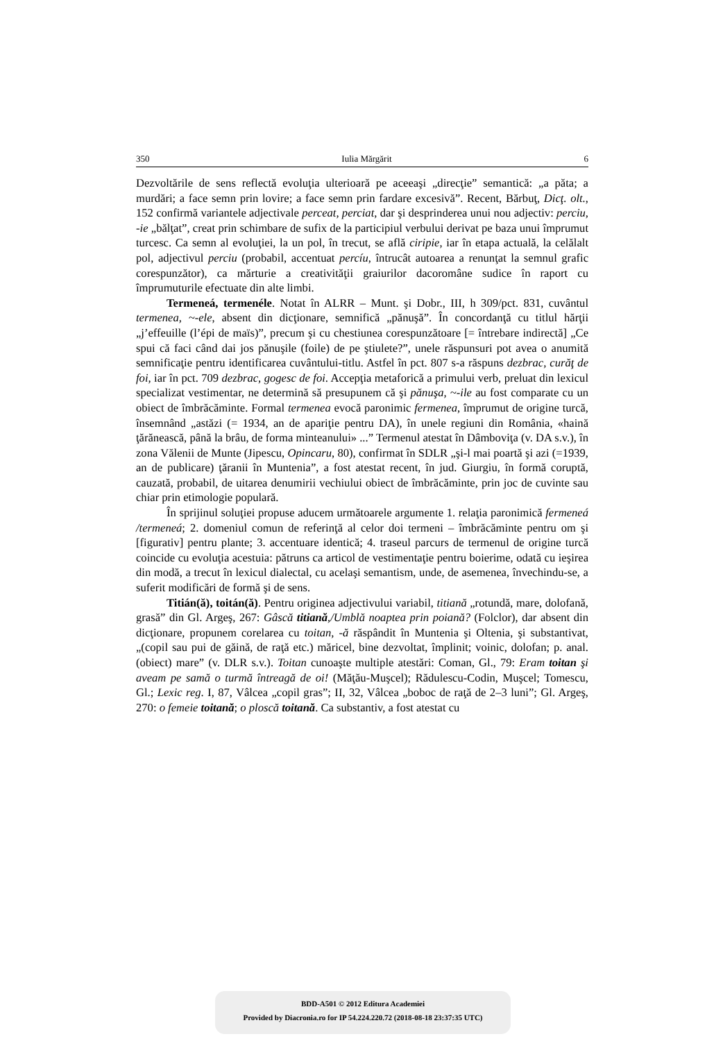350 Iulia Mărgărit 6
Dezvoltările de sens reflectă evoluţia ulterioară pe aceeaşi „direcţie” semantică: „a păta; a murdări; a face semn prin lovire; a face semn prin fardare excesivă”. Recent, Bărbuţ, Dicţ. olt., 152 confirmă variantele adjectivale perceat, perciat, dar şi desprinderea unui nou adjectiv: perciu, -ie „bălţat”, creat prin schimbare de sufix de la participiul verbului derivat pe baza unui împrumut turcesc. Ca semn al evoluţiei, la un pol, în trecut, se află ciripie, iar în etapa actuală, la celălalt pol, adjectivul perciu (probabil, accentuat percíu, întrucât autoarea a renunţat la semnul grafic corespunzător), ca mărturie a creativităţii graiurilor dacoromâne sudice în raport cu împrumuturile efectuate din alte limbi.
Termeneá, termenéle. Notat în ALRR – Munt. şi Dobr., III, h 309/pct. 831, cuvântul termenea, ~-ele, absent din dicţionare, semnifică „pănuşă”. În concordanţă cu titlul hărţii „j’effeuille (l’épi de maïs)”, precum şi cu chestiunea corespunzătoare [= întrebare indirectă] „Ce spui că faci când dai jos pănuşile (foile) de pe ştiulete?”, unele răspunsuri pot avea o anumită semnificaţie pentru identificarea cuvântului-titlu. Astfel în pct. 807 s-a răspuns dezbrac, curăţ de foi, iar în pct. 709 dezbrac, gogesc de foi. Accepţia metaforică a primului verb, preluat din lexicul specializat vestimentar, ne determină să presupunem că şi pănuşa, ~-ile au fost comparate cu un obiect de îmbrăcăminte. Formal termenea evocă paronimic fermenea, împrumut de origine turcă, însemnând „astăzi (= 1934, an de apariţie pentru DA), în unele regiuni din România, «haină ţărănească, până la brâu, de forma minteanului» ...” Termenul atestat în Dâmboviţa (v. DA s.v.), în zona Vălenii de Munte (Jipescu, Opincaru, 80), confirmat în SDLR „şi-l mai poartă şi azi (=1939, an de publicare) ţăranii în Muntenia”, a fost atestat recent, în jud. Giurgiu, în formă coruptă, cauzată, probabil, de uitarea denumirii vechiului obiect de îmbrăcăminte, prin joc de cuvinte sau chiar prin etimologie populară.
În sprijinul soluţiei propuse aducem următoarele argumente 1. relaţia paronimică fermeneá /termeneá; 2. domeniul comun de referinţă al celor doi termeni – îmbrăcăminte pentru om şi [figurativ] pentru plante; 3. accentuare identică; 4. traseul parcurs de termenul de origine turcă coincide cu evoluţia acestuia: pătruns ca articol de vestimentaţie pentru boierime, odată cu ieşirea din modă, a trecut în lexicul dialectal, cu acelaşi semantism, unde, de asemenea, învechindu-se, a suferit modificări de formă şi de sens.
Titián(ă), toitán(ă). Pentru originea adjectivului variabil, titiană „rotundă, mare, dolofană, grasă” din Gl. Argeş, 267: Gâscă titiană,/Umblă noaptea prin poiană? (Folclor), dar absent din dicţionare, propunem corelarea cu toitan, -ă răspândit în Muntenia şi Oltenia, şi substantivat, „(copil sau pui de găină, de raţă etc.) măricel, bine dezvoltat, împlinit; voinic, dolofan; p. anal. (obiect) mare” (v. DLR s.v.). Toitan cunoaşte multiple atestări: Coman, Gl., 79: Eram toitan şi aveam pe samă o turmă întreagă de oi! (Măţău-Muşcel); Rădulescu-Codin, Muşcel; Tomescu, Gl.; Lexic reg. I, 87, Vâlcea „copil gras”; II, 32, Vâlcea „boboc de raţă de 2–3 luni”; Gl. Argeş, 270: o femeie toitană; o ploscă toitană. Ca substantiv, a fost atestat cu
BDD-A501 © 2012 Editura Academiei
Provided by Diacronia.ro for IP 54.224.220.72 (2018-08-18 23:37:35 UTC)